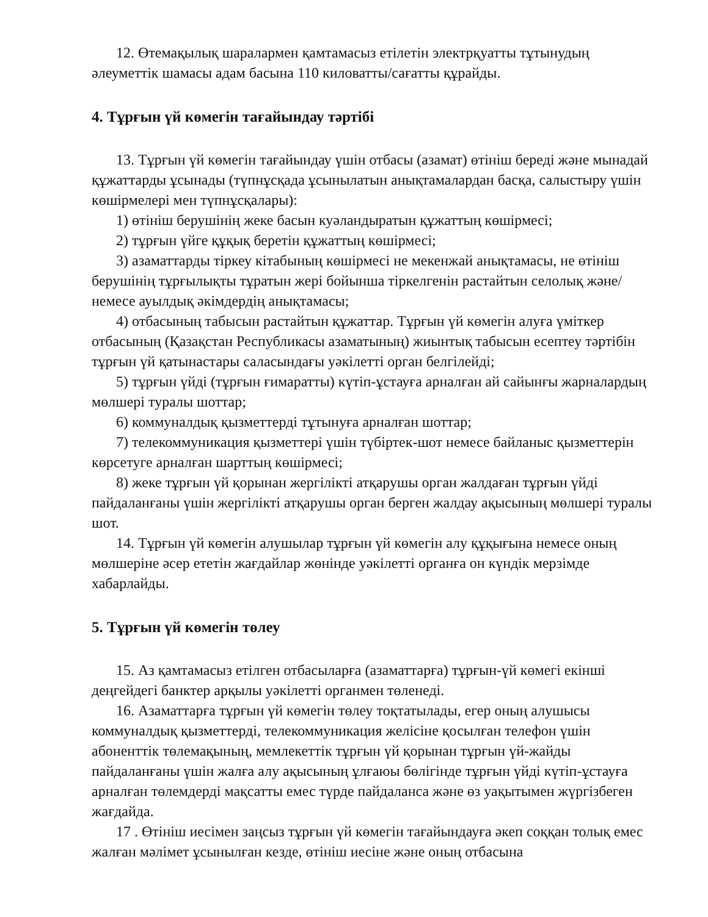12. Өтемақылық шаралармен қамтамасыз етілетін электрқуатты тұтынудың әлеуметтік шамасы адам басына 110 киловатты/сағатты құрайды.
4. Тұрғын үй көмегін тағайындау тәртібі
13. Тұрғын үй көмегін тағайындау үшін отбасы (азамат) өтініш береді және мынадай құжаттарды ұсынады (түпнұсқада ұсынылатын анықтамалардан басқа, салыстыру үшін көшірмелері мен түпнұсқалары):
1) өтініш берушінің жеке басын куәландыратын құжаттың көшірмесі;
2) тұрғын үйге құқық беретін құжаттың көшірмесі;
3) азаматтарды тіркеу кітабының көшірмесі не мекенжай анықтамасы, не өтініш берушінің тұрғылықты тұратын жері бойынша тіркелгенін растайтын селолық және/немесе ауылдық әкімдердің анықтамасы;
4) отбасының табысын растайтын құжаттар. Тұрғын үй көмегін алуға үміткер отбасының (Қазақстан Республикасы азаматының) жиынтық табысын есептеу тәртібін тұрғын үй қатынастары саласындағы уәкілетті орган белгілейді;
5) тұрғын үйді (тұрғын ғимаратты) күтіп-ұстауға арналған ай сайынғы жарналардың мөлшері туралы шоттар;
6) коммуналдық қызметтерді тұтынуға арналған шоттар;
7) телекоммуникация қызметтері үшін түбіртек-шот немесе байланыс қызметтерін көрсетуге арналған шарттың көшірмесі;
8) жеке тұрғын үй қорынан жергілікті атқарушы орган жалдаған тұрғын үйді пайдаланғаны үшін жергілікті атқарушы орган берген жалдау ақысының мөлшері туралы шот.
14. Тұрғын үй көмегін алушылар тұрғын үй көмегін алу құқығына немесе оның мөлшеріне әсер ететін жағдайлар жөнінде уәкілетті органға он күндік мерзімде хабарлайды.
5. Тұрғын үй көмегін төлеу
15. Аз қамтамасыз етілген отбасыларға (азаматтарға) тұрғын-үй көмегі екінші деңгейдегі банктер арқылы уәкілетті органмен төленеді.
16. Азаматтарға тұрғын үй көмегін төлеу тоқтатылады, егер оның алушысы коммуналдық қызметтерді, телекоммуникация желісіне қосылған телефон үшін абоненттік төлемақының, мемлекеттік тұрғын үй қорынан тұрғын үй-жайды пайдаланғаны үшін жалға алу ақысының ұлғаюы бөлігінде тұрғын үйді күтіп-ұстауға арналған төлемдерді мақсатты емес түрде пайдаланса және өз уақытымен жүргізбеген жағдайда.
17 . Өтініш иесімен заңсыз тұрғын үй көмегін тағайындауға әкеп соққан толық емес жалған мәлімет ұсынылған кезде, өтініш иесіне және оның отбасына